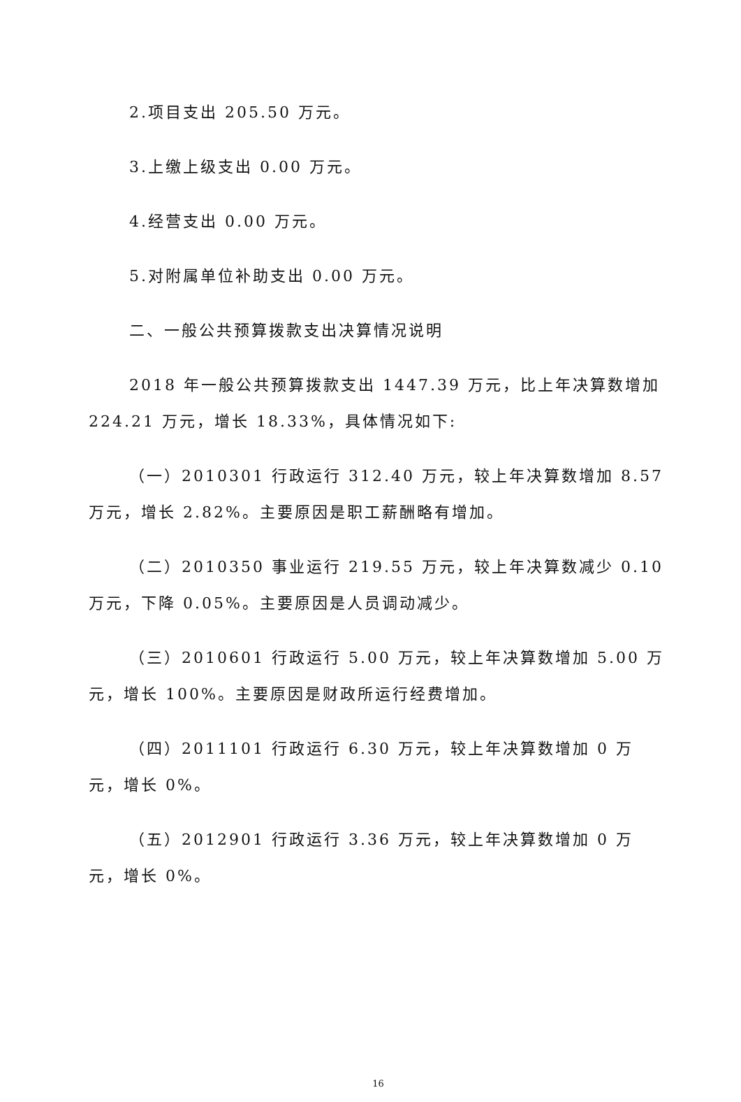2.项目支出 205.50 万元。
3.上缴上级支出 0.00 万元。
4.经营支出 0.00 万元。
5.对附属单位补助支出 0.00 万元。
二、一般公共预算拨款支出决算情况说明
2018 年一般公共预算拨款支出 1447.39 万元，比上年决算数增加 224.21 万元，增长 18.33%，具体情况如下:
（一）2010301 行政运行 312.40 万元，较上年决算数增加 8.57 万元，增长 2.82%。主要原因是职工薪酬略有增加。
（二）2010350 事业运行 219.55 万元，较上年决算数减少 0.10 万元，下降 0.05%。主要原因是人员调动减少。
（三）2010601 行政运行 5.00 万元，较上年决算数增加 5.00 万元，增长 100%。主要原因是财政所运行经费增加。
（四）2011101 行政运行 6.30 万元，较上年决算数增加 0 万元，增长 0%。
（五）2012901 行政运行 3.36 万元，较上年决算数增加 0 万元，增长 0%。
16